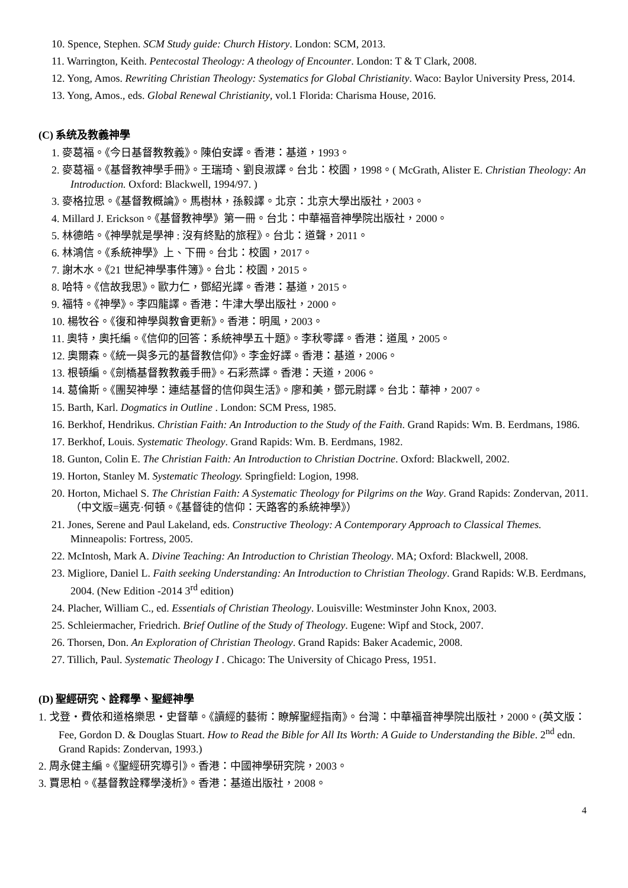10. Spence, Stephen. SCM Study guide: Church History. London: SCM, 2013.
11. Warrington, Keith. Pentecostal Theology: A theology of Encounter. London: T & T Clark, 2008.
12. Yong, Amos. Rewriting Christian Theology: Systematics for Global Christianity. Waco: Baylor University Press, 2014.
13. Yong, Amos., eds. Global Renewal Christianity, vol.1 Florida: Charisma House, 2016.
(C) 系统及教義神學
1. 麥葛福。《今日基督教教義》。陳伯安譯。香港：基道，1993。
2. 麥葛福。《基督教神學手冊》。王瑞琦、劉良淑譯。台北：校園，1998。( McGrath, Alister E. Christian Theology: An Introduction. Oxford: Blackwell, 1994/97. )
3. 麥格拉思。《基督教概論》。馬樹林，孫毅譯。北京：北京大學出版社，2003。
4. Millard J. Erickson。《基督教神學》第一冊。台北：中華福音神學院出版社，2000。
5. 林德皓。《神學就是學神 : 沒有終點的旅程》。台北：道聲，2011。
6. 林鴻信。《系統神學》上、下冊。台北：校園，2017。
7. 謝木水。《21 世紀神學事件簿》。台北：校園，2015。
8. 哈特。《信故我思》。歐力仁，鄧紹光譯。香港：基道，2015。
9. 福特。《神學》。李四龍譯。香港：牛津大學出版社，2000。
10. 楊牧谷。《復和神學與教會更新》。香港：明風，2003。
11. 奧特，奧托編。《信仰的回答：系統神學五十題》。李秋零譯。香港：道風，2005。
12. 奧爾森。《統一與多元的基督教信仰》。李金好譯。香港：基道，2006。
13. 根頓編。《劍橋基督教教義手冊》。石彩燕譯。香港：天道，2006。
14. 葛倫斯。《團契神學：連結基督的信仰與生活》。廖和美，鄧元尉譯。台北：華神，2007。
15. Barth, Karl. Dogmatics in Outline . London: SCM Press, 1985.
16. Berkhof, Hendrikus. Christian Faith: An Introduction to the Study of the Faith. Grand Rapids: Wm. B. Eerdmans, 1986.
17. Berkhof, Louis. Systematic Theology. Grand Rapids: Wm. B. Eerdmans, 1982.
18. Gunton, Colin E. The Christian Faith: An Introduction to Christian Doctrine. Oxford: Blackwell, 2002.
19. Horton, Stanley M. Systematic Theology. Springfield: Logion, 1998.
20. Horton, Michael S. The Christian Faith: A Systematic Theology for Pilgrims on the Way. Grand Rapids: Zondervan, 2011. （中文版=邁克·何頓。《基督徒的信仰：天路客的系統神學》）
21. Jones, Serene and Paul Lakeland, eds. Constructive Theology: A Contemporary Approach to Classical Themes. Minneapolis: Fortress, 2005.
22. McIntosh, Mark A. Divine Teaching: An Introduction to Christian Theology. MA; Oxford: Blackwell, 2008.
23. Migliore, Daniel L. Faith seeking Understanding: An Introduction to Christian Theology. Grand Rapids: W.B. Eerdmans, 2004. (New Edition -2014 3<sup>rd</sup> edition)
24. Placher, William C., ed. Essentials of Christian Theology. Louisville: Westminster John Knox, 2003.
25. Schleiermacher, Friedrich. Brief Outline of the Study of Theology. Eugene: Wipf and Stock, 2007.
26. Thorsen, Don. An Exploration of Christian Theology. Grand Rapids: Baker Academic, 2008.
27. Tillich, Paul. Systematic Theology I . Chicago: The University of Chicago Press, 1951.
(D) 聖經研究、詮釋學、聖經神學
1. 戈登‧費依和道格樂思‧史督華。《讀經的藝術：瞭解聖經指南》。台灣：中華福音神學院出版社，2000。(英文版：Fee, Gordon D. & Douglas Stuart. How to Read the Bible for All Its Worth: A Guide to Understanding the Bible. 2<sup>nd</sup> edn. Grand Rapids: Zondervan, 1993.)
2. 周永健主編。《聖經研究導引》。香港：中國神學研究院，2003。
3. 賈思柏。《基督教詮釋學淺析》。香港：基道出版社，2008。
4